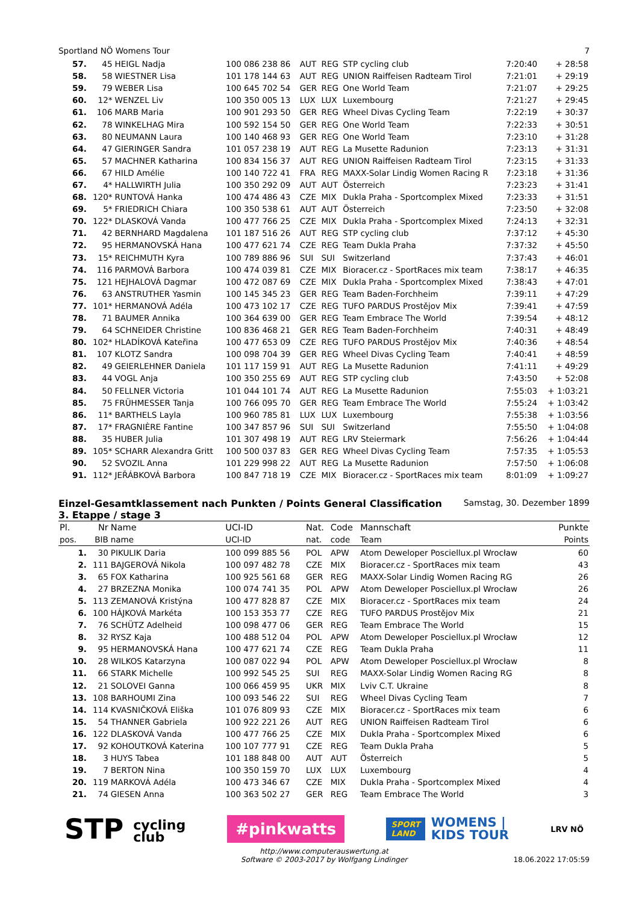Sportland NÖ Womens Tour 7
| 57. | 45 | HEIGL Nadja | 100 086 238 86 | AUT | REG | STP cycling club | 7:20:40 | + 28:58 |
| 58. | 58 | WIESTNER Lisa | 101 178 144 63 | AUT | REG | UNION Raiffeisen Radteam Tirol | 7:21:01 | + 29:19 |
| 59. | 79 | WEBER Lisa | 100 645 702 54 | GER | REG | One World Team | 7:21:07 | + 29:25 |
| 60. | 12* | WENZEL Liv | 100 350 005 13 | LUX | LUX | Luxembourg | 7:21:27 | + 29:45 |
| 61. | 106 | MARB Maria | 100 901 293 50 | GER | REG | Wheel Divas Cycling Team | 7:22:19 | + 30:37 |
| 62. | 78 | WINKELHAG Mira | 100 592 154 50 | GER | REG | One World Team | 7:22:33 | + 30:51 |
| 63. | 80 | NEUMANN Laura | 100 140 468 93 | GER | REG | One World Team | 7:23:10 | + 31:28 |
| 64. | 47 | GIERINGER Sandra | 101 057 238 19 | AUT | REG | La Musette Radunion | 7:23:13 | + 31:31 |
| 65. | 57 | MACHNER Katharina | 100 834 156 37 | AUT | REG | UNION Raiffeisen Radteam Tirol | 7:23:15 | + 31:33 |
| 66. | 67 | HILD Amélie | 100 140 722 41 | FRA | REG | MAXX-Solar Lindig Women Racing R | 7:23:18 | + 31:36 |
| 67. | 4* | HALLWIRTH Julia | 100 350 292 09 | AUT | AUT | Österreich | 7:23:23 | + 31:41 |
| 68. | 120* | RUNTOVÁ Hanka | 100 474 486 43 | CZE | MIX | Dukla Praha - Sportcomplex Mixed | 7:23:33 | + 31:51 |
| 69. | 5* | FRIEDRICH Chiara | 100 350 538 61 | AUT | AUT | Österreich | 7:23:50 | + 32:08 |
| 70. | 122* | DLASKOVÁ Vanda | 100 477 766 25 | CZE | MIX | Dukla Praha - Sportcomplex Mixed | 7:24:13 | + 32:31 |
| 71. | 42 | BERNHARD Magdalena | 101 187 516 26 | AUT | REG | STP cycling club | 7:37:12 | + 45:30 |
| 72. | 95 | HERMANOVSKÁ Hana | 100 477 621 74 | CZE | REG | Team Dukla Praha | 7:37:32 | + 45:50 |
| 73. | 15* | REICHMUTH Kyra | 100 789 886 96 | SUI | SUI | Switzerland | 7:37:43 | + 46:01 |
| 74. | 116 | PARMOVÁ Barbora | 100 474 039 81 | CZE | MIX | Bioracer.cz - SportRaces mix team | 7:38:17 | + 46:35 |
| 75. | 121 | HEJHALOVÁ Dagmar | 100 472 087 69 | CZE | MIX | Dukla Praha - Sportcomplex Mixed | 7:38:43 | + 47:01 |
| 76. | 63 | ANSTRUTHER Yasmin | 100 145 345 23 | GER | REG | Team Baden-Forchheim | 7:39:11 | + 47:29 |
| 77. | 101* | HERMANOVÁ Adéla | 100 473 102 17 | CZE | REG | TUFO PARDUS Prostějov Mix | 7:39:41 | + 47:59 |
| 78. | 71 | BAUMER Annika | 100 364 639 00 | GER | REG | Team Embrace The World | 7:39:54 | + 48:12 |
| 79. | 64 | SCHNEIDER Christine | 100 836 468 21 | GER | REG | Team Baden-Forchheim | 7:40:31 | + 48:49 |
| 80. | 102* | HLADÍKOVÁ Kateřina | 100 477 653 09 | CZE | REG | TUFO PARDUS Prostějov Mix | 7:40:36 | + 48:54 |
| 81. | 107 | KLOTZ Sandra | 100 098 704 39 | GER | REG | Wheel Divas Cycling Team | 7:40:41 | + 48:59 |
| 82. | 49 | GEIERLEHNER Daniela | 101 117 159 91 | AUT | REG | La Musette Radunion | 7:41:11 | + 49:29 |
| 83. | 44 | VOGL Anja | 100 350 255 69 | AUT | REG | STP cycling club | 7:43:50 | + 52:08 |
| 84. | 50 | FELLNER Victoria | 101 044 101 74 | AUT | REG | La Musette Radunion | 7:55:03 | + 1:03:21 |
| 85. | 75 | FRÜHMESSER Tanja | 100 766 095 70 | GER | REG | Team Embrace The World | 7:55:24 | + 1:03:42 |
| 86. | 11* | BARTHELS Layla | 100 960 785 81 | LUX | LUX | Luxembourg | 7:55:38 | + 1:03:56 |
| 87. | 17* | FRAGNIÈRE Fantine | 100 347 857 96 | SUI | SUI | Switzerland | 7:55:50 | + 1:04:08 |
| 88. | 35 | HUBER Julia | 101 307 498 19 | AUT | REG | LRV Steiermark | 7:56:26 | + 1:04:44 |
| 89. | 105* | SCHARR Alexandra Gritt | 100 500 037 83 | GER | REG | Wheel Divas Cycling Team | 7:57:35 | + 1:05:53 |
| 90. | 52 | SVOZIL Anna | 101 229 998 22 | AUT | REG | La Musette Radunion | 7:57:50 | + 1:06:08 |
| 91. | 112* | JEŘÁBKOVÁ Barbora | 100 847 718 19 | CZE | MIX | Bioracer.cz - SportRaces mix team | 8:01:09 | + 1:09:27 |
Einzel-Gesamtklassement nach Punkten / Points General Classification Samstag, 30. Dezember 1899
3. Etappe / stage 3
| Pl. | Nr | Name | UCI-ID | Nat. | Code | Mannschaft | Punkte |
| --- | --- | --- | --- | --- | --- | --- | --- |
| pos. | BIB | name | UCI-ID | nat. | code | Team | Points |
| 1. | 30 | PIKULIK Daria | 100 099 885 56 | POL | APW | Atom Deweloper Posciellux.pl Wrocław | 60 |
| 2. | 111 | BAJGEROVÁ Nikola | 100 097 482 78 | CZE | MIX | Bioracer.cz - SportRaces mix team | 43 |
| 3. | 65 | FOX Katharina | 100 925 561 68 | GER | REG | MAXX-Solar Lindig Women Racing RG | 26 |
| 4. | 27 | BRZEZNA Monika | 100 074 741 35 | POL | APW | Atom Deweloper Posciellux.pl Wrocław | 26 |
| 5. | 113 | ZEMANOVÁ Kristýna | 100 477 828 87 | CZE | MIX | Bioracer.cz - SportRaces mix team | 24 |
| 6. | 100 | HÁJKOVÁ Markéta | 100 153 353 77 | CZE | REG | TUFO PARDUS Prostějov Mix | 21 |
| 7. | 76 | SCHÜTZ Adelheid | 100 098 477 06 | GER | REG | Team Embrace The World | 15 |
| 8. | 32 | RYSZ Kaja | 100 488 512 04 | POL | APW | Atom Deweloper Posciellux.pl Wrocław | 12 |
| 9. | 95 | HERMANOVSKÁ Hana | 100 477 621 74 | CZE | REG | Team Dukla Praha | 11 |
| 10. | 28 | WILKOS Katarzyna | 100 087 022 94 | POL | APW | Atom Deweloper Posciellux.pl Wrocław | 8 |
| 11. | 66 | STARK Michelle | 100 992 545 25 | SUI | REG | MAXX-Solar Lindig Women Racing RG | 8 |
| 12. | 21 | SOLOVEI Ganna | 100 066 459 95 | UKR | MIX | Lviv C.T. Ukraine | 8 |
| 13. | 108 | BARHOUMI Zina | 100 093 546 22 | SUI | REG | Wheel Divas Cycling Team | 7 |
| 14. | 114 | KVASNIČKOVÁ Eliška | 101 076 809 93 | CZE | MIX | Bioracer.cz - SportRaces mix team | 6 |
| 15. | 54 | THANNER Gabriela | 100 922 221 26 | AUT | REG | UNION Raiffeisen Radteam Tirol | 6 |
| 16. | 122 | DLASKOVÁ Vanda | 100 477 766 25 | CZE | MIX | Dukla Praha - Sportcomplex Mixed | 6 |
| 17. | 92 | KOHOUTKOVÁ Katerina | 100 107 777 91 | CZE | REG | Team Dukla Praha | 5 |
| 18. | 3 | HUYS Tabea | 101 188 848 00 | AUT | AUT | Österreich | 5 |
| 19. | 7 | BERTON Nina | 100 350 159 70 | LUX | LUX | Luxembourg | 4 |
| 20. | 119 | MARKOVÁ Adéla | 100 473 346 67 | CZE | MIX | Dukla Praha - Sportcomplex Mixed | 4 |
| 21. | 74 | GIESEN Anna | 100 363 502 27 | GER | REG | Team Embrace The World | 3 |
STP cycling
club
#pinkwatts
SPORT
LAND
WOMENS |
KIDS TOUR
LRV NÖ
http://www.computerauswertung.at
Software © 2003-2017 by Wolfgang Lindinger
18.06.2022 17:05:59